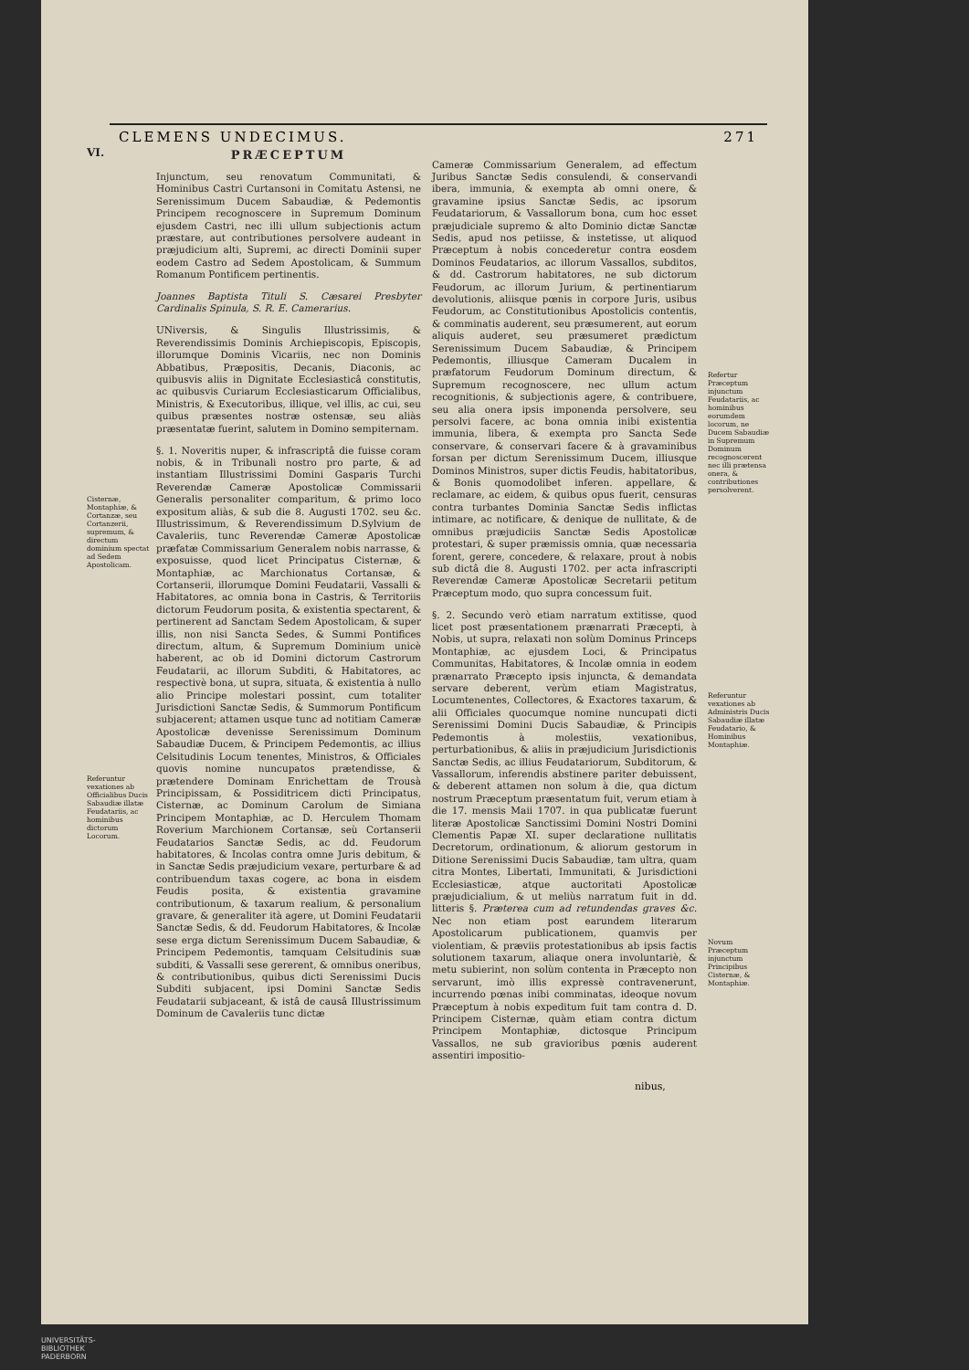CLEMENS UNDECIMUS. 271
VI.
Cisternæ, Montaphiæ, & Cortanzæ, seu Cortanzerii, supremum, & directum dominium spectat ad Sedem Apostolicam.
Referuntur vexationes ab Officialibus Ducis Sabaudiæ illatæ Feudatariis, ac hominibus dictorum Locorum.
PRÆCEPTUM
Injunctum, seu renovatum Communitati, & Hominibus Castri Curtansoni in Comitatu Astensi, ne Serenissimum Ducem Sabaudiæ, & Pedemontis Principem recognoscere in Supremum Dominum ejusdem Castri, nec illi ullum subjectionis actum præstare, aut contributiones persolvere audeant in præjudicium alti, Supremi, ac directi Dominii super eodem Castro ad Sedem Apostolicam, & Summum Romanum Pontificem pertinentis.
Joannes Baptista Tituli S. Cæsarei Presbyter Cardinalis Spinula, S. R. E. Camerarius.
UNiversis, & Singulis Illustrissimis, & Reverendissimis Dominis Archiepiscopis, Episcopis, illorumque Dominis Vicariis, nec non Dominis Abbatibus, Præpositis, Decanis, Diaconis, ac quibusvis aliis in Dignitate Ecclesiasticâ constitutis, ac quibusvis Curiarum Ecclesiasticarum Officialibus, Ministris, & Executoribus, illique, vel illis, ac cui, seu quibus præsentes nostræ ostensæ, seu aliàs præsentatæ fuerint, salutem in Domino sempiternam.
§. 1. Noveritis nuper, & infrascriptâ die fuisse coram nobis, & in Tribunali nostro pro parte, & ad instantiam Illustrissimi Domini Gasparis Turchi Reverendæ Cameræ Apostolicæ Commissarii Generalis personaliter comparitum, & primo loco expositum aliàs, & sub die 8. Augusti 1702. seu &c. Illustrissimum, & Reverendissimum D.Sylvium de Cavaleriis, tunc Reverendæ Cameræ Apostolicæ præfatæ Commissarium Generalem nobis narrasse, & exposuisse, quod licet Principatus Cisternæ, & Montaphiæ, ac Marchionatus Cortansæ, & Cortanserii, illorumque Domini Feudatarii, Vassalli & Habitatores, ac omnia bona in Castris, & Territoriis dictorum Feudorum posita, & existentia spectarent, & pertinerent ad Sanctam Sedem Apostolicam, & super illis, non nisi Sancta Sedes, & Summi Pontifices directum, altum, & Supremum Dominium unicè haberent, ac ob id Domini dictorum Castrorum Feudatarii, ac illorum Subditi, & Habitatores, ac respectivè bona, ut supra, situata, & existentia à nullo alio Principe molestari possint, cum totaliter Jurisdictioni Sanctæ Sedis, & Summorum Pontificum subjacerent; attamen usque tunc ad notitiam Cameræ Apostolicæ devenisse Serenissimum Dominum Sabaudiæ Ducem, & Principem Pedemontis, ac illius Celsitudinis Locum tenentes, Ministros, & Officiales quovis nomine nuncupatos prætendisse, & prætendere Dominam Enrichettam de Trousà Principissam, & Possiditricem dicti Principatus, Cisternæ, ac Dominum Carolum de Simiana Principem Montaphiæ, ac D. Herculem Thomam Roverium Marchionem Cortansæ, seù Cortanserii Feudatarios Sanctæ Sedis, ac dd. Feudorum habitatores, & Incolas contra omne Juris debitum, & in Sanctæ Sedis præjudicium vexare, perturbare & ad contribuendum taxas cogere, ac bona in eisdem Feudis posita, & existentia gravamine contributionum, & taxarum realium, & personalium gravare, & generaliter ità agere, ut Domini Feudatarii Sanctæ Sedis, & dd. Feudorum Habitatores, & Incolæ sese erga dictum Serenissimum Ducem Sabaudiæ, & Principem Pedemontis, tamquam Celsitudinis suæ subditi, & Vassalli sese gererent, & omnibus oneribus, & contributionibus, quibus dicti Serenissimi Ducis Subditi subjacent, ipsi Domini Sanctæ Sedis Feudatarii subjaceant, & istâ de causâ Illustrissimum Dominum de Cavaleriis tunc dictæ
Cameræ Commissarium Generalem, ad effectum Juribus Sanctæ Sedis consulendi, & conservandi ibera, immunia, & exempta ab omni onere, & gravamine ipsius Sanctæ Sedis, ac ipsorum Feudatariorum, & Vassallorum bona, cum hoc esset præjudiciale supremo & alto Dominio dictæ Sanctæ Sedis, apud nos petiisse, & instetisse, ut aliquod Præceptum à nobis concederetur contra eosdem Dominos Feudatarios, ac illorum Vassallos, subditos, & dd. Castrorum habitatores, ne sub dictorum Feudorum, ac illorum Jurium, & pertinentiarum devolutionis, aliisque pœnis in corpore Juris, usibus Feudorum, ac Constitutionibus Apostolicis contentis, & comminatis auderent, seu præsumerent, aut eorum aliquis auderet, seu præsumeret prædictum Serenissimum Ducem Sabaudiæ, & Principem Pedemontis, illiusque Cameram Ducalem in præfatorum Feudorum Dominum directum, & Supremum recognoscere, nec ullum actum recognitionis, & subjectionis agere, & contribuere, seu alia onera ipsis imponenda persolvere, seu persolvi facere, ac bona omnia inibi existentia immunia, libera, & exempta pro Sancta Sede conservare, & conservari facere & à gravaminibus forsan per dictum Serenissimum Ducem, illiusque Dominos Ministros, super dictis Feudis, habitatoribus, & Bonis quomodolibet inferen. appellare, & reclamare, ac eidem, & quibus opus fuerit, censuras contra turbantes Dominia Sanctæ Sedis inflictas intimare, ac notificare, & denique de nullitate, & de omnibus præjudiciis Sanctæ Sedis Apostolicæ protestari, & super præmissis omnia, quæ necessaria forent, gerere, concedere, & relaxare, prout à nobis sub dictâ die 8. Augusti 1702. per acta infrascripti Reverendæ Cameræ Apostolicæ Secretarii petitum Præceptum modo, quo supra concessum fuit.
§. 2. Secundo verò etiam narratum extitisse, quod licet post præsentationem prænarrati Præcepti, à Nobis, ut supra, relaxati non solùm Dominus Princeps Montaphiæ, ac ejusdem Loci, & Principatus Communitas, Habitatores, & Incolæ omnia in eodem prænarrato Præcepto ipsis injuncta, & demandata servare deberent, verùm etiam Magistratus, Locumtenentes, Collectores, & Exactores taxarum, & alii Officiales quocumque nomine nuncupati dicti Serenissimi Domini Ducis Sabaudiæ, & Principis Pedemontis à molestiis, vexationibus, perturbationibus, & aliis in præjudicium Jurisdictionis Sanctæ Sedis, ac illius Feudatariorum, Subditorum, & Vassallorum, inferendis abstinere pariter debuissent, & deberent attamen non solum à die, qua dictum nostrum Præceptum præsentatum fuit, verum etiam à die 17. mensis Maii 1707. in qua publicatæ fuerunt literæ Apostolicæ Sanctissimi Domini Nostri Domini Clementis Papæ XI. super declaratione nullitatis Decretorum, ordinationum, & aliorum gestorum in Ditione Serenissimi Ducis Sabaudiæ, tam ultra, quam citra Montes, Libertati, Immunitati, & Jurisdictioni Ecclesiasticæ, atque auctoritati Apostolicæ præjudicialium, & ut meliùs narratum fuit in dd. litteris §. Præterea cum ad retundendas graves &c. Nec non etiam post earundem literarum Apostolicarum publicationem, quamvis per violentiam, & præviis protestationibus ab ipsis factis solutionem taxarum, aliaque onera involuntariè, & metu subierint, non solùm contenta in Præcepto non servarunt, imò illis expressè contravenerunt, incurrendo pœnas inibi comminatas, ideoque novum Præceptum à nobis expeditum fuit tam contra d. D. Principem Cisternæ, quàm etiam contra dictum Principem Montaphiæ, dictosque Principum Vassallos, ne sub gravioribus pœnis auderent assentiri impositio-
Refertur Præceptum injunctum Feudatariis, ac hominibus eorumdem locorum, ne Ducem Sabaudiæ in Supremum Dominum recognoscerent nec illi prætensa onera, & contributiones persolverent.
Referuntur vexationes ab Administris Ducis Sabaudiæ illatæ Feudatario, & Hominibus Montaphiæ.
Novum Præceptum injunctum Principibus Cisternæ, & Montaphiæ.
nibus,
UNIVERSITÄTS-
BIBLIOTHEK
PADERBORN